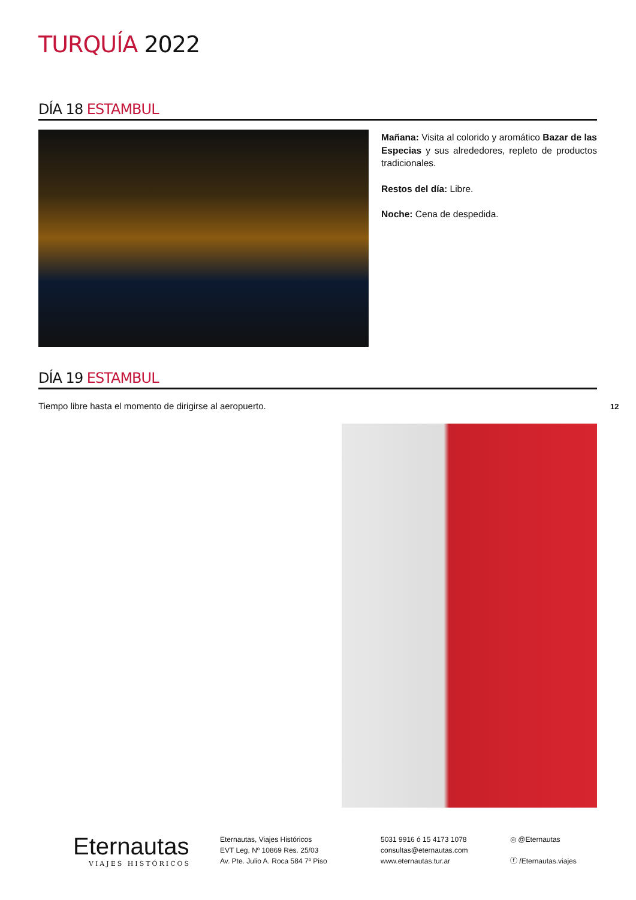TURQUÍA 2022
DÍA 18 ESTAMBUL
Mañana: Visita al colorido y aromático Bazar de las Especias y sus alrededores, repleto de productos tradicionales.
Restos del día: Libre.
Noche: Cena de despedida.
DÍA 19 ESTAMBUL
Tiempo libre hasta el momento de dirigirse al aeropuerto.
12
Eternautas
VIAJES HISTÓRICOS
Eternautas, Viajes Históricos
EVT Leg. Nº 10869 Res. 25/03
Av. Pte. Julio A. Roca 584 7º Piso
5031 9916 ó 15 4173 1078
consultas@eternautas.com
www.eternautas.tur.ar
◎ @Eternautas
ⓕ /Eternautas.viajes